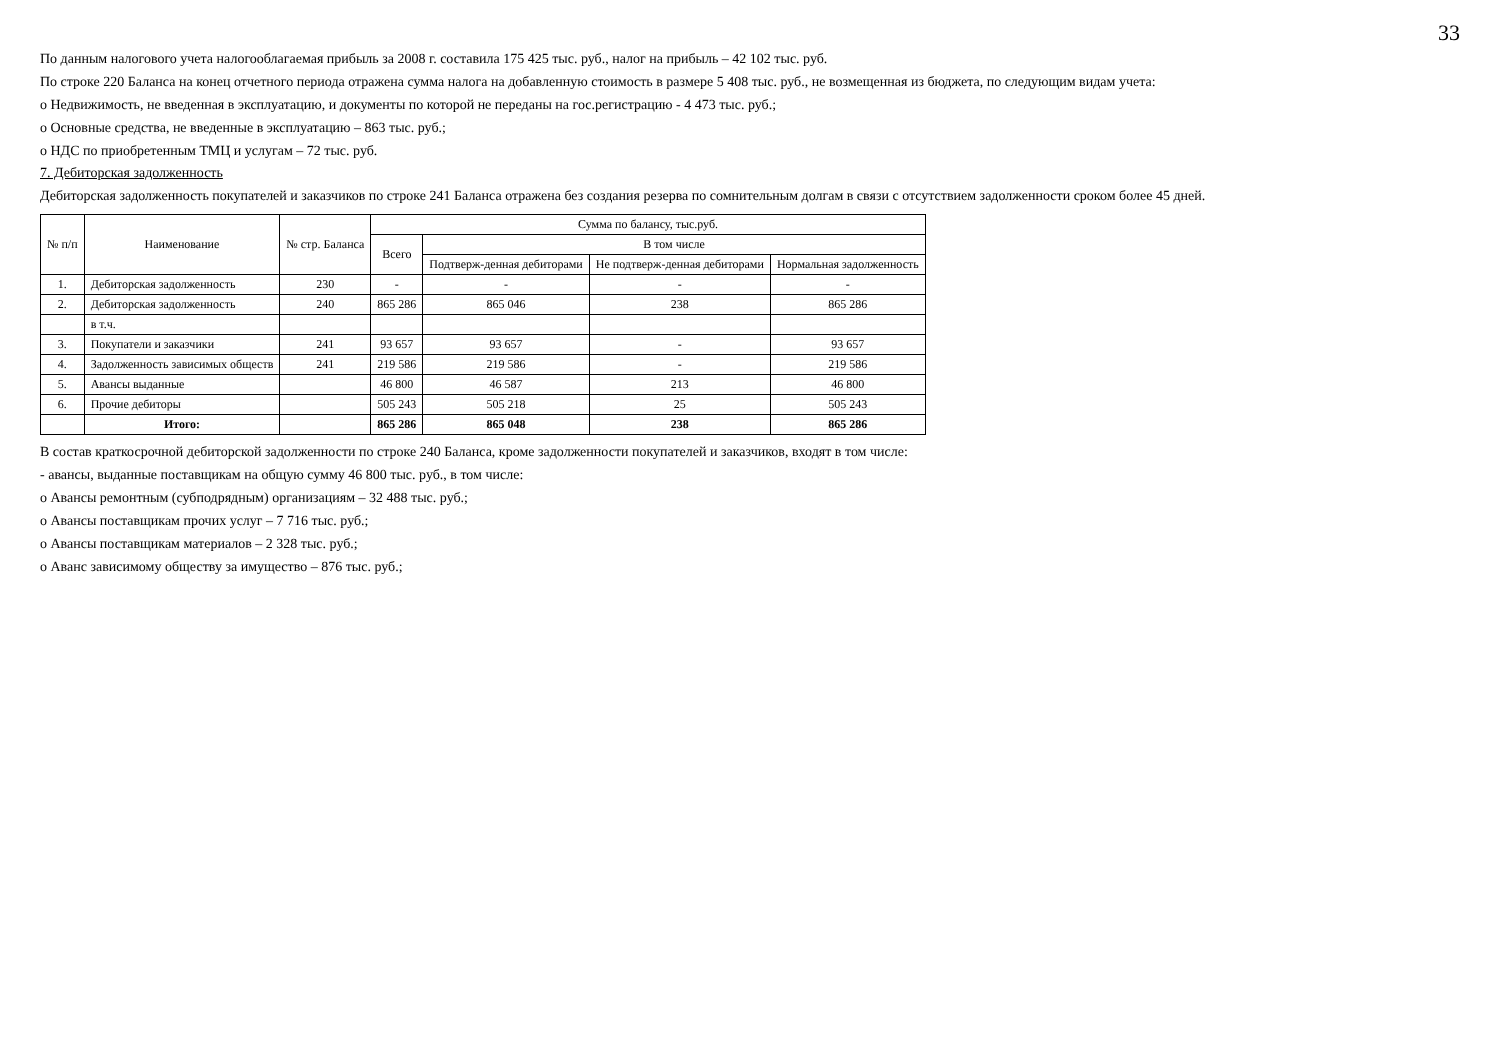33
По данным налогового учета налогооблагаемая прибыль за 2008 г. составила 175 425 тыс. руб., налог на прибыль – 42 102 тыс. руб.
По строке 220 Баланса на конец отчетного периода отражена сумма налога на добавленную стоимость в размере 5 408 тыс. руб., не возмещенная из бюджета, по следующим видам учета:
o Недвижимость, не введенная в эксплуатацию, и документы по которой не переданы на гос.регистрацию - 4 473 тыс. руб.;
o Основные средства, не введенные в эксплуатацию – 863 тыс. руб.;
o НДС по приобретенным ТМЦ и услугам – 72 тыс. руб.
7. Дебиторская задолженность
Дебиторская задолженность покупателей и заказчиков по строке 241 Баланса отражена без создания резерва по сомнительным долгам в связи с отсутствием задолженности сроком более 45 дней.
| № п/п | Наименование | № стр. Баланса | Сумма по балансу, тыс.руб. | | | |
| --- | --- | --- | --- | --- | --- | --- |
| | | | Всего | В том числе | | |
| | | | | Подтверж-денная дебиторами | Не подтверж-денная дебиторами | Нормальная задолженность |
| 1. | Дебиторская задолженность | 230 | - | - | - | - |
| 2. | Дебиторская задолженность | 240 | 865 286 | 865 046 | 238 | 865 286 |
| | в т.ч. | | | | | |
| 3. | Покупатели и заказчики | 241 | 93 657 | 93 657 | - | 93 657 |
| 4. | Задолженность зависимых обществ | 241 | 219 586 | 219 586 | - | 219 586 |
| 5. | Авансы выданные | | 46 800 | 46 587 | 213 | 46 800 |
| 6. | Прочие дебиторы | | 505 243 | 505 218 | 25 | 505 243 |
| | Итого: | | 865 286 | 865 048 | 238 | 865 286 |
В состав краткосрочной дебиторской задолженности по строке 240 Баланса, кроме задолженности покупателей и заказчиков, входят в том числе:
- авансы, выданные поставщикам на общую сумму 46 800 тыс. руб., в том числе:
o Авансы ремонтным (субподрядным) организациям – 32 488 тыс. руб.;
o Авансы поставщикам прочих услуг – 7 716 тыс. руб.;
o Авансы поставщикам материалов – 2 328 тыс. руб.;
o Аванс зависимому обществу за имущество – 876 тыс. руб.;